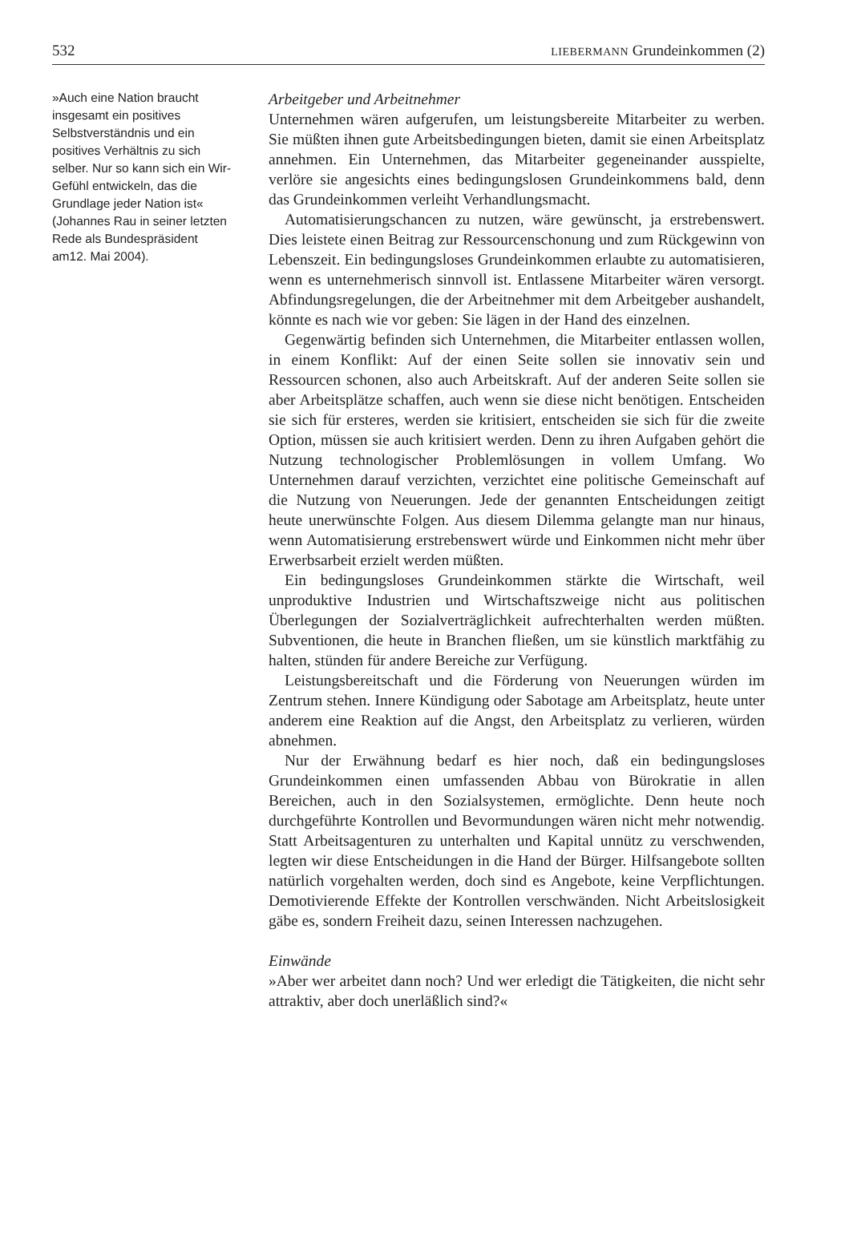532 LIEBERMANN Grundeinkommen (2)
»Auch eine Nation braucht insgesamt ein positives Selbstverständnis und ein positives Verhältnis zu sich selber. Nur so kann sich ein Wir-Gefühl entwickeln, das die Grundlage jeder Nation ist«
(Johannes Rau in seiner letzten Rede als Bundes­präsident am12. Mai 2004).
Arbeitgeber und Arbeitnehmer
Unternehmen wären aufgerufen, um leistungsbereite Mitarbeiter zu werben. Sie müßten ihnen gute Arbeitsbedingungen bieten, damit sie einen Arbeitsplatz annehmen. Ein Unternehmen, das Mitarbeiter gegeneinander ausspielte, verlöre sie angesichts eines bedingungslosen Grundeinkommens bald, denn das Grundeinkommen verleiht Verhandlungsmacht.
Automatisierungschancen zu nutzen, wäre gewünscht, ja erstrebenswert. Dies leistete einen Beitrag zur Ressourcenschonung und zum Rückgewinn von Lebenszeit. Ein bedingungsloses Grundeinkommen erlaubte zu automatisieren, wenn es unternehmerisch sinnvoll ist. Entlassene Mitarbeiter wären versorgt. Abfindungsregelungen, die der Arbeitnehmer mit dem Arbeitgeber aushandelt, könnte es nach wie vor geben: Sie lägen in der Hand des einzelnen.
Gegenwärtig befinden sich Unternehmen, die Mitarbeiter entlassen wollen, in einem Konflikt: Auf der einen Seite sollen sie innovativ sein und Ressourcen schonen, also auch Arbeitskraft. Auf der anderen Seite sollen sie aber Arbeitsplätze schaffen, auch wenn sie diese nicht benötigen. Entscheiden sie sich für ersteres, werden sie kritisiert, entscheiden sie sich für die zweite Option, müssen sie auch kritisiert werden. Denn zu ihren Aufgaben gehört die Nutzung technologischer Problemlösungen in vollem Umfang. Wo Unternehmen darauf verzichten, verzichtet eine politische Gemeinschaft auf die Nutzung von Neuerungen. Jede der genannten Entscheidungen zeitigt heute unerwünschte Folgen. Aus diesem Dilemma gelangte man nur hinaus, wenn Automatisierung erstrebenswert würde und Einkommen nicht mehr über Erwerbsarbeit erzielt werden müßten.
Ein bedingungsloses Grundeinkommen stärkte die Wirtschaft, weil unproduktive Industrien und Wirtschaftszweige nicht aus politischen Überlegungen der Sozialverträglichkeit aufrechterhalten werden müßten. Subventionen, die heute in Branchen fließen, um sie künstlich marktfähig zu halten, stünden für andere Bereiche zur Verfügung.
Leistungsbereitschaft und die Förderung von Neuerungen würden im Zentrum stehen. Innere Kündigung oder Sabotage am Arbeitsplatz, heute unter anderem eine Reaktion auf die Angst, den Arbeitsplatz zu verlieren, würden abnehmen.
Nur der Erwähnung bedarf es hier noch, daß ein bedingungsloses Grundeinkommen einen umfassenden Abbau von Bürokratie in allen Bereichen, auch in den Sozialsystemen, ermöglichte. Denn heute noch durchgeführte Kontrollen und Bevormundungen wären nicht mehr notwendig. Statt Arbeitsagenturen zu unterhalten und Kapital unnütz zu verschwenden, legten wir diese Entscheidungen in die Hand der Bürger. Hilfsangebote sollten natürlich vorgehalten werden, doch sind es Angebote, keine Verpflichtungen. Demotivierende Effekte der Kontrollen verschwänden. Nicht Arbeitslosigkeit gäbe es, sondern Freiheit dazu, seinen Interessen nachzugehen.
Einwände
»Aber wer arbeitet dann noch? Und wer erledigt die Tätigkeiten, die nicht sehr attraktiv, aber doch unerläßlich sind?«